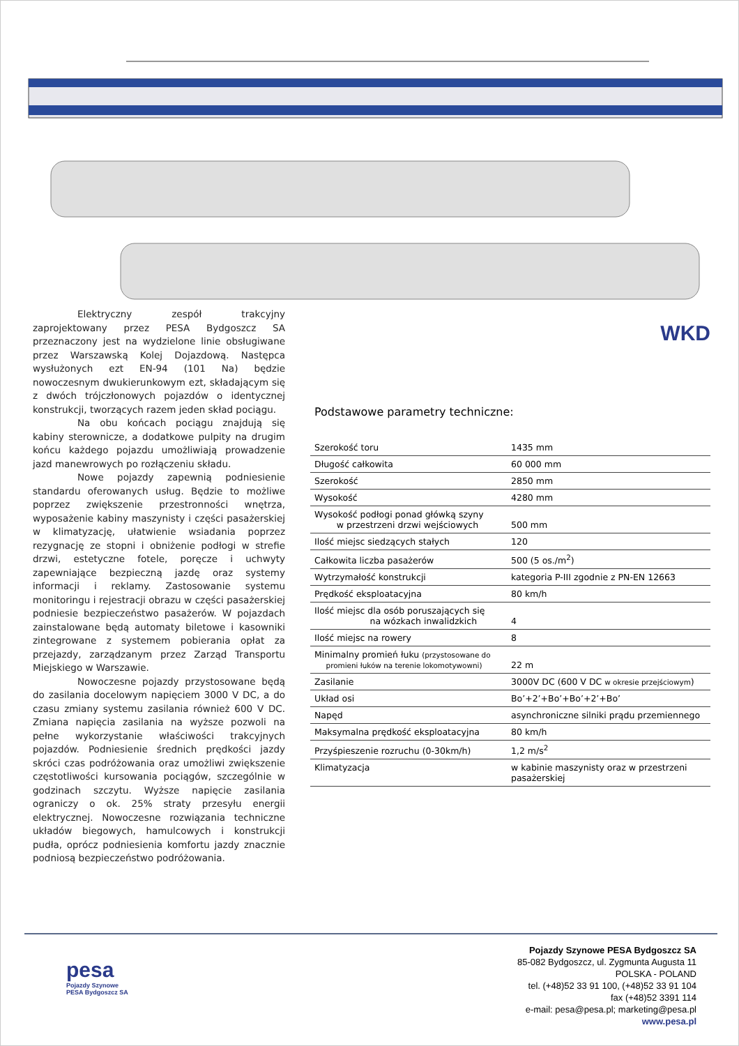Elektryczny zespół trakcyjny zaprojektowany przez PESA Bydgoszcz SA przeznaczony jest na wydzielone linie obsługiwane przez Warszawską Kolej Dojazdową. Następca wysłużonych ezt EN-94 (101 Na) będzie nowoczesnym dwukierunkowym ezt, składającym się z dwóch trójczłonowych pojazdów o identycznej konstrukcji, tworzących razem jeden skład pociągu.
Na obu końcach pociągu znajdują się kabiny sterownicze, a dodatkowe pulpity na drugim końcu każdego pojazdu umożliwiają prowadzenie jazd manewrowych po rozłączeniu składu.
Nowe pojazdy zapewnią podniesienie standardu oferowanych usług. Będzie to możliwe poprzez zwiększenie przestronności wnętrza, wyposażenie kabiny maszynisty i części pasażerskiej w klimatyzację, ułatwienie wsiadania poprzez rezygnację ze stopni i obniżenie podłogi w strefie drzwi, estetyczne fotele, poręcze i uchwyty zapewniające bezpieczną jazdę oraz systemy informacji i reklamy. Zastosowanie systemu monitoringu i rejestracji obrazu w części pasażerskiej podniesie bezpieczeństwo pasażerów. W pojazdach zainstalowane będą automaty biletowe i kasowniki zintegrowane z systemem pobierania opłat za przejazdy, zarządzanym przez Zarząd Transportu Miejskiego w Warszawie.
Nowoczesne pojazdy przystosowane będą do zasilania docelowym napięciem 3000 V DC, a do czasu zmiany systemu zasilania również 600 V DC. Zmiana napięcia zasilania na wyższe pozwoli na pełne wykorzystanie właściwości trakcyjnych pojazdów. Podniesienie średnich prędkości jazdy skróci czas podróżowania oraz umożliwi zwiększenie częstotliwości kursowania pociągów, szczególnie w godzinach szczytu. Wyższe napięcie zasilania ograniczy o ok. 25% straty przesyłu energii elektrycznej. Nowoczesne rozwiązania techniczne układów biegowych, hamulcowych i konstrukcji pudła, oprócz podniesienia komfortu jazdy znacznie podniosą bezpieczeństwo podróżowania.
WKD
Podstawowe parametry techniczne:
| Szerokość toru | 1435 mm |
| Długość całkowita | 60 000 mm |
| Szerokość | 2850 mm |
| Wysokość | 4280 mm |
| Wysokość podłogi ponad główką szyny w przestrzeni drzwi wejściowych | 500 mm |
| Ilość miejsc siedzących stałych | 120 |
| Całkowita liczba pasażerów | 500 (5 os./m<sup>2</sup>) |
| Wytrzymałość konstrukcji | kategoria P-III zgodnie z PN-EN 12663 |
| Prędkość eksploatacyjna | 80 km/h |
| Ilość miejsc dla osób poruszających się na wózkach inwalidzkich | 4 |
| Ilość miejsc na rowery | 8 |
| Minimalny promień łuku (przystosowane do promieni łuków na terenie lokomotywowni) | 22 m |
| Zasilanie | 3000V DC (600 V DC w okresie przejściowym ) |
| Układ osi | Bo’+2’+Bo’+Bo’+2’+Bo’ |
| Napęd | asynchroniczne silniki prądu przemiennego |
| Maksymalna prędkość eksploatacyjna | 80 km/h |
| Przyśpieszenie rozruchu (0-30km/h) | 1,2 m/s<sup>2</sup> |
| Klimatyzacja | w kabinie maszynisty oraz w przestrzeni pasażerskiej |
pesa
Pojazdy Szynowe
PESA Bydgoszcz SA
Pojazdy Szynowe PESA Bydgoszcz SA
85-082 Bydgoszcz, ul. Zygmunta Augusta 11
POLSKA - POLAND
tel. (+48)52 33 91 100, (+48)52 33 91 104
fax (+48)52 3391 114
e-mail: pesa@pesa.pl; marketing@pesa.pl
www.pesa.pl